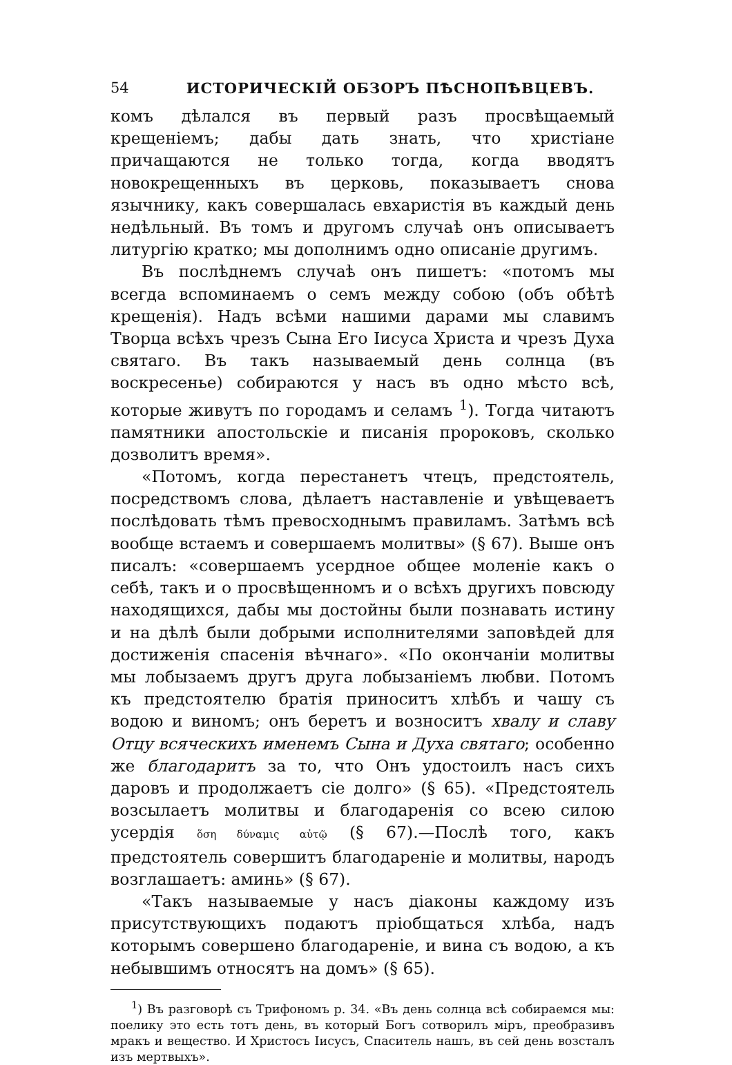54 ИСТОРИЧЕСКІЙ ОБЗОРЪ ПѢСНОПѢВЦЕВЪ.
комъ дѣлался въ первый разъ просвѣщаемый крещеніемъ; дабы дать знать, что христіане причащаются не только тогда, когда вводятъ новокрещенныхъ въ церковь, показываетъ снова язычнику, какъ совершалась евхаристія въ каждый день недѣльный. Въ томъ и другомъ случаѣ онъ описываетъ литургію кратко; мы дополнимъ одно описаніе другимъ.
Въ послѣднемъ случаѣ онъ пишетъ: «потомъ мы всегда вспоминаемъ о семъ между собою (объ обѣтѣ крещенія). Надъ всѣми нашими дарами мы славимъ Творца всѣхъ чрезъ Сына Его Іисуса Христа и чрезъ Духа святаго. Въ такъ называемый день солнца (въ воскресенье) собираются у насъ въ одно мѣсто всѣ, которые живутъ по городамъ и селамъ <sup>1</sup>). Тогда читаютъ памятники апостольскіе и писанія пророковъ, сколько дозволитъ время».
«Потомъ, когда перестанетъ чтецъ, предстоятель, посредствомъ слова, дѣлаетъ наставленіе и увѣщеваетъ послѣдовать тѣмъ превосходнымъ правиламъ. Затѣмъ всѣ вообще встаемъ и совершаемъ молитвы» (§ 67). Выше онъ писалъ: «совершаемъ усердное общее моленіе какъ о себѣ, такъ и о просвѣщенномъ и о всѣхъ другихъ повсюду находящихся, дабы мы достойны были познавать истину и на дѣлѣ были добрыми исполнителями заповѣдей для достиженія спасенія вѣчнаго». «По окончаніи молитвы мы лобызаемъ другъ друга лобызаніемъ любви. Потомъ къ предстоятелю братія приноситъ хлѣбъ и чашу съ водою и виномъ; онъ беретъ и возноситъ хвалу и славу Отцу всяческихъ именемъ Сына и Духа святаго; особенно же благодаритъ за то, что Онъ удостоилъ насъ сихъ даровъ и продолжаетъ сіе долго» (§ 65). «Предстоятель возсылаетъ молитвы и благодаренія со всею силою усердія ὅση δύναμις αὐτῷ (§ 67).—Послѣ того, какъ предстоятель совершитъ благодареніе и молитвы, народъ возглашаетъ: аминь» (§ 67).
«Такъ называемые у насъ діаконы каждому изъ присутствующихъ подаютъ пріобщаться хлѣба, надъ которымъ совершено благодареніе, и вина съ водою, а къ небывшимъ относятъ на домъ» (§ 65).
<sup>1</sup>) Въ разговорѣ съ Трифономъ р. 34. «Въ день солнца всѣ собираемся мы: поелику это есть тотъ день, въ который Богъ сотворилъ міръ, преобразивъ мракъ и вещество. И Христосъ Іисусъ, Спаситель нашъ, въ сей день возсталъ изъ мертвыхъ».